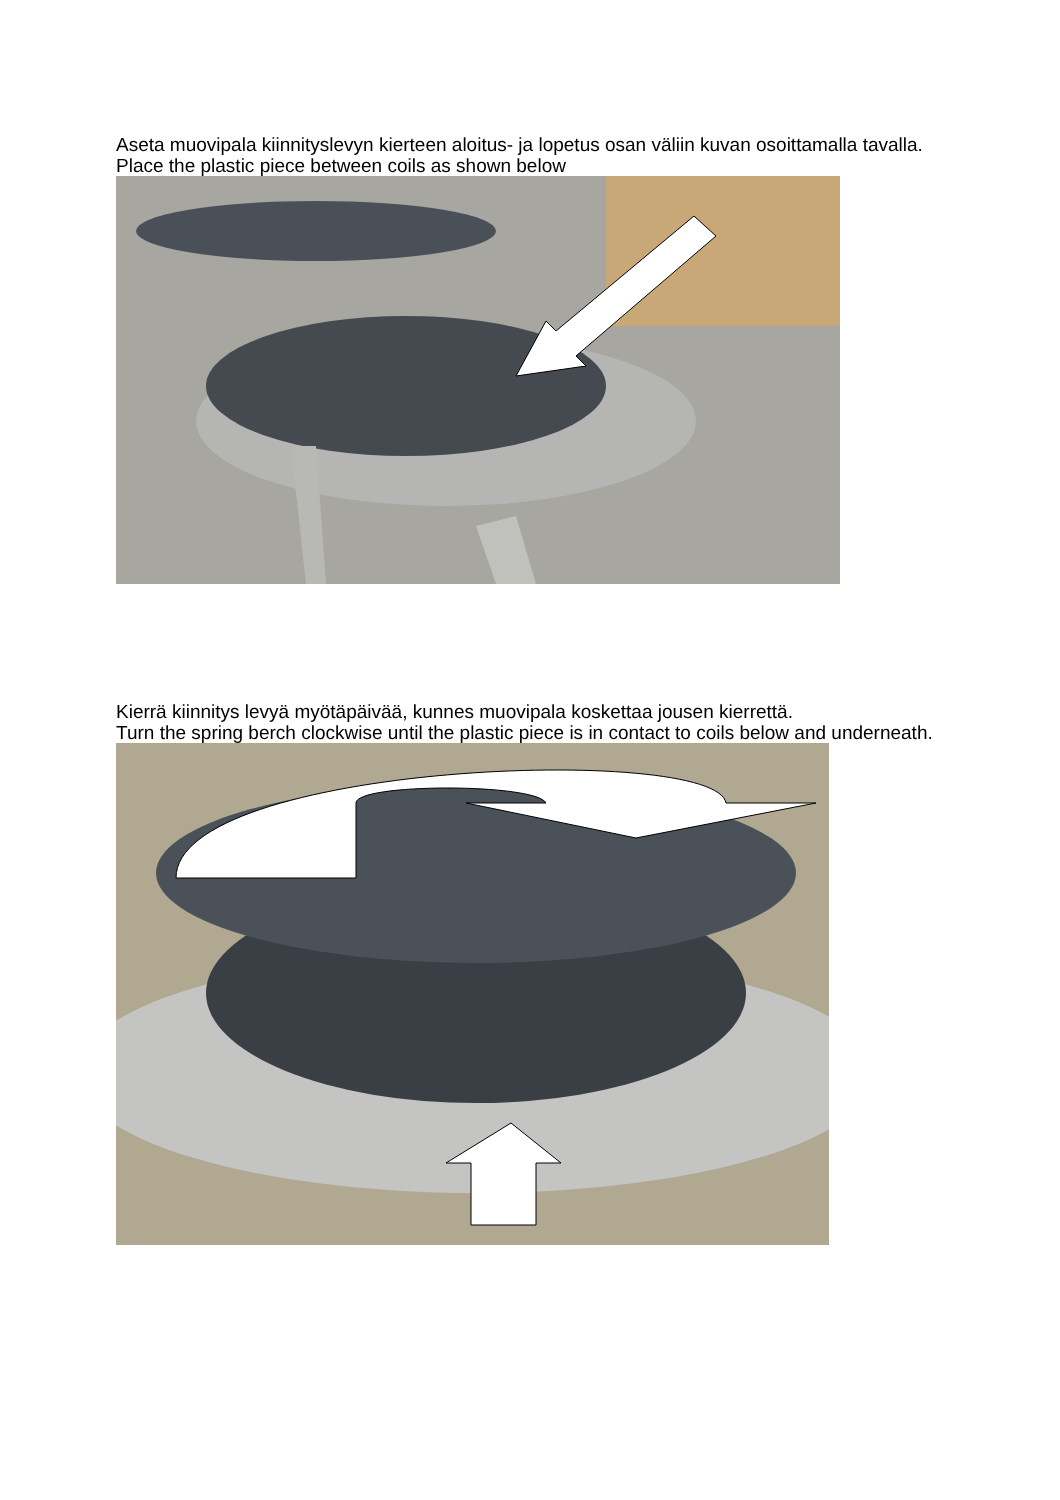Aseta muovipala kiinnityslevyn kierteen aloitus- ja lopetus osan väliin kuvan osoittamalla tavalla.
Place the plastic piece between coils as shown below
Kierrä kiinnitys levyä myötäpäivää, kunnes muovipala koskettaa jousen kierrettä.
Turn the spring berch clockwise until the plastic piece is in contact to coils below and underneath.